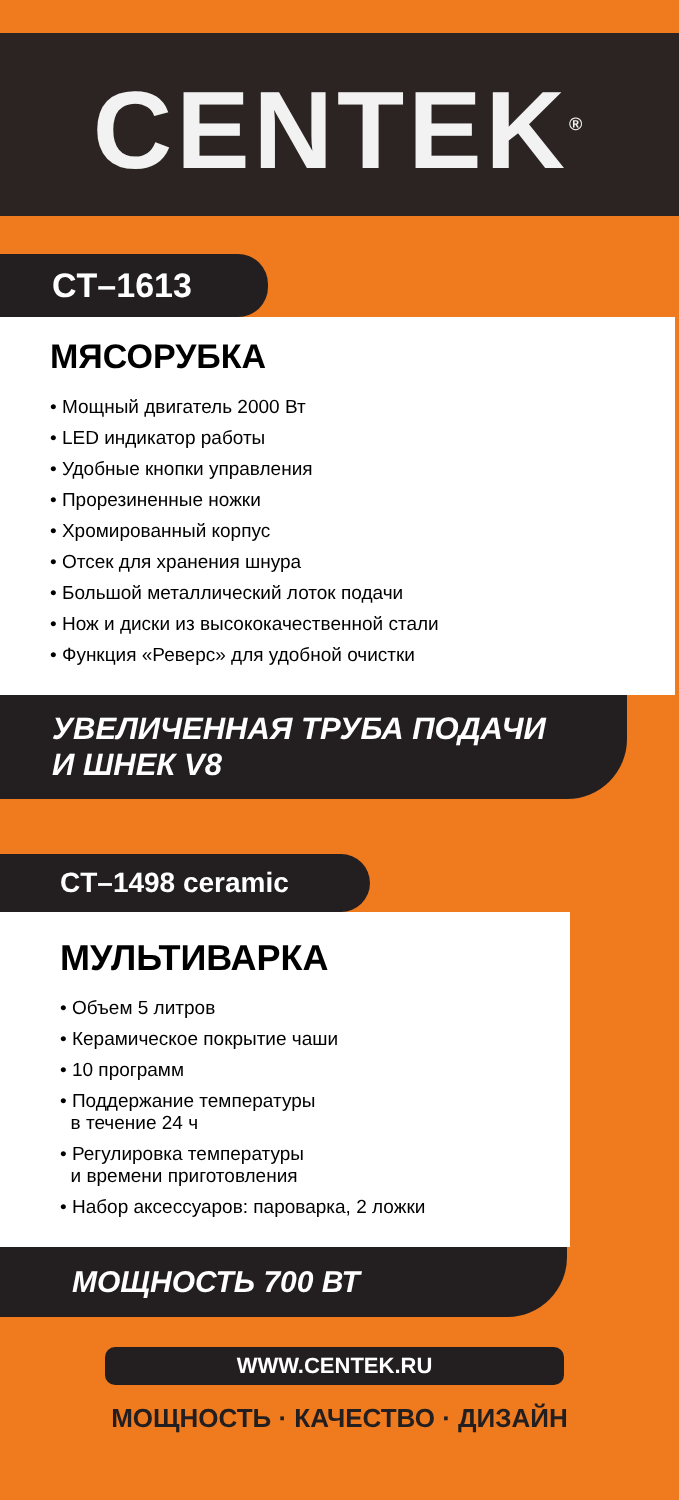CENTEK<sup>®</sup>
CT–1613
МЯСОРУБКА
• Мощный двигатель 2000 Вт
• LED индикатор работы
• Удобные кнопки управления
• Прорезиненные ножки
• Хромированный корпус
• Отсек для хранения шнура
• Большой металлический лоток подачи
• Нож и диски из высококачественной стали
• Функция «Реверс» для удобной очистки
УВЕЛИЧЕННАЯ ТРУБА ПОДАЧИ
И ШНЕК V8
CT–1498 ceramic
МУЛЬТИВАРКА
• Объем 5 литров
• Керамическое покрытие чаши
• 10 программ
• Поддержание температуры
в течение 24 ч
• Регулировка температуры
и времени приготовления
• Набор аксессуаров: пароварка, 2 ложки
МОЩНОСТЬ 700 ВТ
WWW.CENTEK.RU
МОЩНОСТЬ · КАЧЕСТВО · ДИЗАЙН